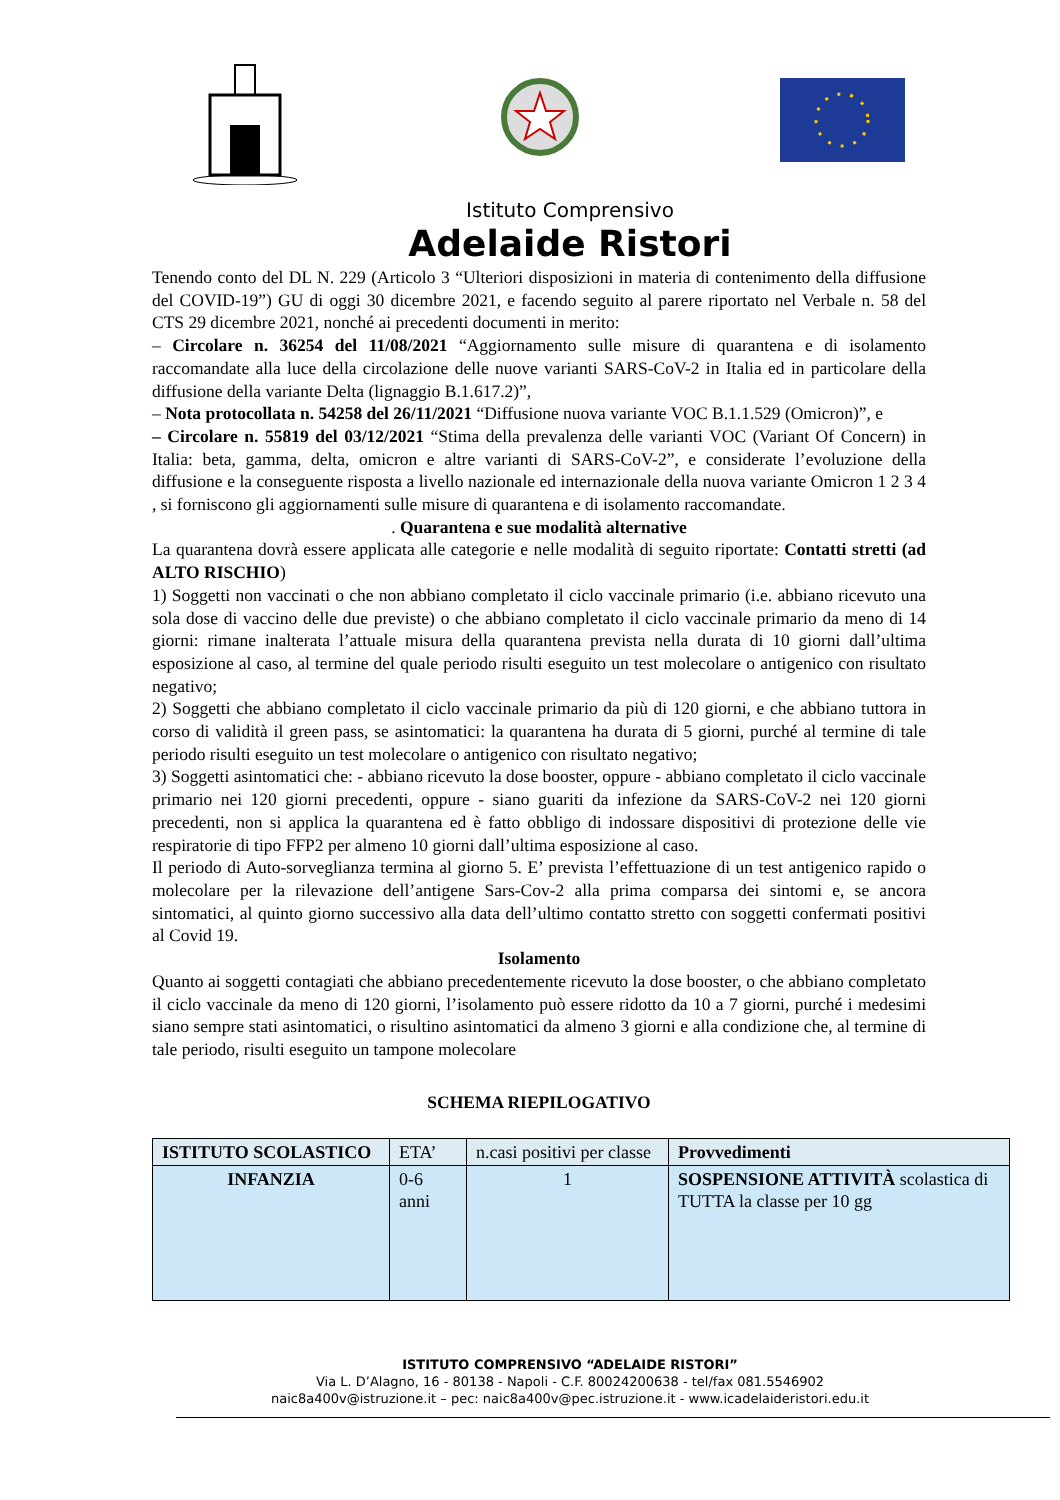Istituto Comprensivo
Adelaide Ristori
Tenendo conto del DL N. 229 (Articolo 3 “Ulteriori disposizioni in materia di contenimento della diffusione del COVID-19”) GU di oggi 30 dicembre 2021, e facendo seguito al parere riportato nel Verbale n. 58 del CTS 29 dicembre 2021, nonché ai precedenti documenti in merito:
– Circolare n. 36254 del 11/08/2021 “Aggiornamento sulle misure di quarantena e di isolamento raccomandate alla luce della circolazione delle nuove varianti SARS-CoV-2 in Italia ed in particolare della diffusione della variante Delta (lignaggio B.1.617.2)”,
– Nota protocollata n. 54258 del 26/11/2021 “Diffusione nuova variante VOC B.1.1.529 (Omicron)”, e
– Circolare n. 55819 del 03/12/2021 “Stima della prevalenza delle varianti VOC (Variant Of Concern) in Italia: beta, gamma, delta, omicron e altre varianti di SARS-CoV-2”, e considerate l’evoluzione della diffusione e la conseguente risposta a livello nazionale ed internazionale della nuova variante Omicron 1 2 3 4 , si forniscono gli aggiornamenti sulle misure di quarantena e di isolamento raccomandate.
. Quarantena e sue modalità alternative
La quarantena dovrà essere applicata alle categorie e nelle modalità di seguito riportate: Contatti stretti (ad ALTO RISCHIO)
1) Soggetti non vaccinati o che non abbiano completato il ciclo vaccinale primario (i.e. abbiano ricevuto una sola dose di vaccino delle due previste) o che abbiano completato il ciclo vaccinale primario da meno di 14 giorni: rimane inalterata l’attuale misura della quarantena prevista nella durata di 10 giorni dall’ultima esposizione al caso, al termine del quale periodo risulti eseguito un test molecolare o antigenico con risultato negativo;
2) Soggetti che abbiano completato il ciclo vaccinale primario da più di 120 giorni, e che abbiano tuttora in corso di validità il green pass, se asintomatici: la quarantena ha durata di 5 giorni, purché al termine di tale periodo risulti eseguito un test molecolare o antigenico con risultato negativo;
3) Soggetti asintomatici che: - abbiano ricevuto la dose booster, oppure - abbiano completato il ciclo vaccinale primario nei 120 giorni precedenti, oppure - siano guariti da infezione da SARS-CoV-2 nei 120 giorni precedenti, non si applica la quarantena ed è fatto obbligo di indossare dispositivi di protezione delle vie respiratorie di tipo FFP2 per almeno 10 giorni dall’ultima esposizione al caso.
Il periodo di Auto-sorveglianza termina al giorno 5. E’ prevista l’effettuazione di un test antigenico rapido o molecolare per la rilevazione dell’antigene Sars-Cov-2 alla prima comparsa dei sintomi e, se ancora sintomatici, al quinto giorno successivo alla data dell’ultimo contatto stretto con soggetti confermati positivi al Covid 19.
Isolamento
Quanto ai soggetti contagiati che abbiano precedentemente ricevuto la dose booster, o che abbiano completato il ciclo vaccinale da meno di 120 giorni, l’isolamento può essere ridotto da 10 a 7 giorni, purché i medesimi siano sempre stati asintomatici, o risultino asintomatici da almeno 3 giorni e alla condizione che, al termine di tale periodo, risulti eseguito un tampone molecolare
SCHEMA RIEPILOGATIVO
| ISTITUTO SCOLASTICO | ETA’ | n.casi positivi per classe | Provvedimenti |
| INFANZIA | 0-6 anni | 1 | SOSPENSIONE ATTIVITÀ scolastica di TUTTA la classe per 10 gg |
ISTITUTO COMPRENSIVO “ADELAIDE RISTORI”
Via L. D’Alagno, 16 - 80138 - Napoli - C.F. 80024200638 - tel/fax 081.5546902
naic8a400v@istruzione.it – pec: naic8a400v@pec.istruzione.it - www.icadelaideristori.edu.it